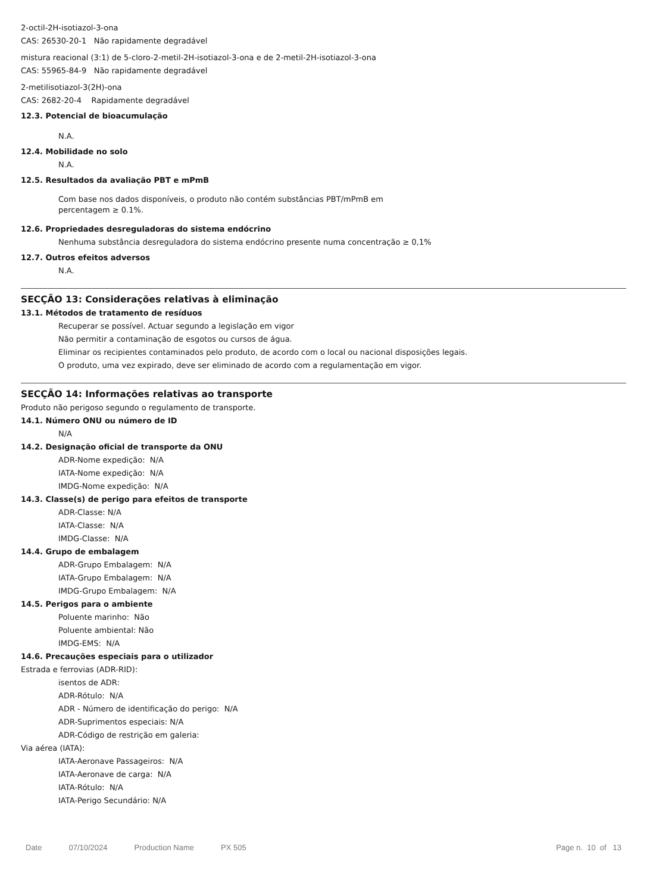2-octil-2H-isotiazol-3-ona
CAS: 26530-20-1 Não rapidamente degradável
mistura reacional (3:1) de 5-cloro-2-metil-2H-isotiazol-3-ona e de 2-metil-2H-isotiazol-3-ona
CAS: 55965-84-9 Não rapidamente degradável
2-metilisotiazol-3(2H)-ona
CAS: 2682-20-4 Rapidamente degradável
12.3. Potencial de bioacumulação
N.A.
12.4. Mobilidade no solo
N.A.
12.5. Resultados da avaliação PBT e mPmB
Com base nos dados disponíveis, o produto não contém substâncias PBT/mPmB em
percentagem ≥ 0.1%.
12.6. Propriedades desreguladoras do sistema endócrino
Nenhuma substância desreguladora do sistema endócrino presente numa concentração ≥ 0,1%
12.7. Outros efeitos adversos
N.A.
SECÇÃO 13: Considerações relativas à eliminação
13.1. Métodos de tratamento de resíduos
Recuperar se possível. Actuar segundo a legislação em vigor
Não permitir a contaminação de esgotos ou cursos de água.
Eliminar os recipientes contaminados pelo produto, de acordo com o local ou nacional disposições legais.
O produto, uma vez expirado, deve ser eliminado de acordo com a regulamentação em vigor.
SECÇÃO 14: Informações relativas ao transporte
Produto não perigoso segundo o regulamento de transporte.
14.1. Número ONU ou número de ID
N/A
14.2. Designação oficial de transporte da ONU
ADR-Nome expedição: N/A
IATA-Nome expedição: N/A
IMDG-Nome expedição: N/A
14.3. Classe(s) de perigo para efeitos de transporte
ADR-Classe: N/A
IATA-Classe: N/A
IMDG-Classe: N/A
14.4. Grupo de embalagem
ADR-Grupo Embalagem: N/A
IATA-Grupo Embalagem: N/A
IMDG-Grupo Embalagem: N/A
14.5. Perigos para o ambiente
Poluente marinho: Não
Poluente ambiental: Não
IMDG-EMS: N/A
14.6. Precauções especiais para o utilizador
Estrada e ferrovias (ADR-RID):
isentos de ADR:
ADR-Rótulo: N/A
ADR - Número de identificação do perigo: N/A
ADR-Suprimentos especiais: N/A
ADR-Código de restrição em galeria:
Via aérea (IATA):
IATA-Aeronave Passageiros: N/A
IATA-Aeronave de carga: N/A
IATA-Rótulo: N/A
IATA-Perigo Secundário: N/A
Date 07/10/2024 Production Name PX 505 Page n. 10 of 13